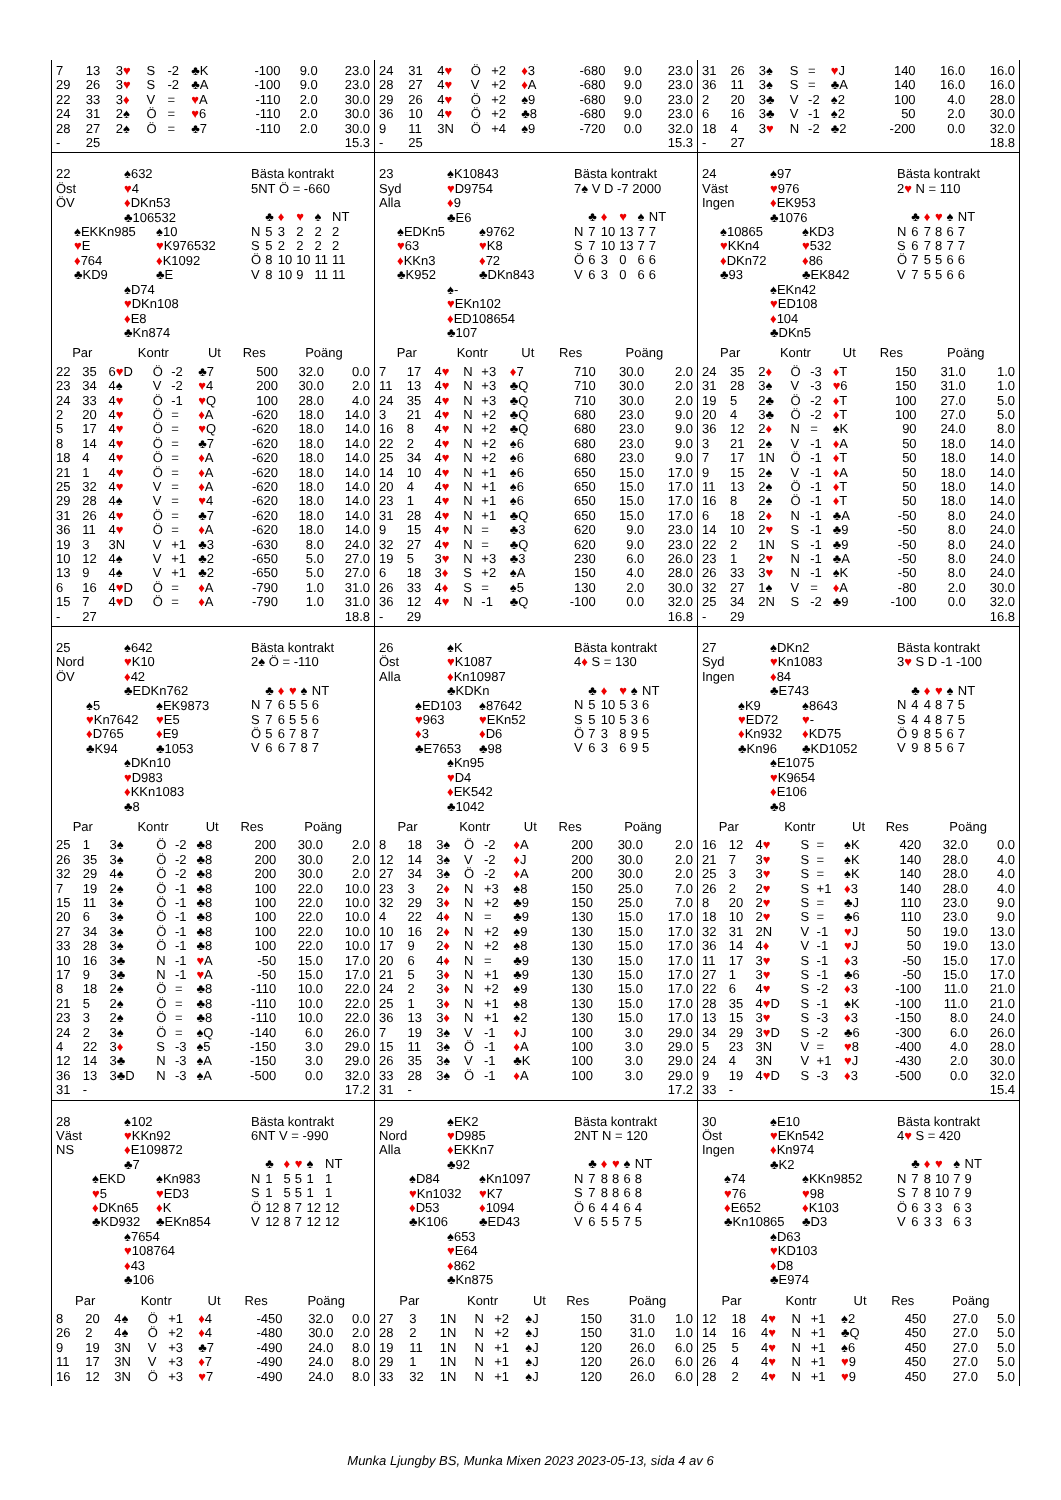| 7 | 13 | 3 ♥ | S | -2 | ♣K | -100 | 9.0 | 23.0 |
| 29 | 26 | 3 ♥ | S | -2 | ♣A | -100 | 9.0 | 23.0 |
| 22 | 33 | 3 ♦ | V | = | ♥ A | -110 | 2.0 | 30.0 |
| 24 | 31 | 2♠ | Ö | = | ♥ 6 | -110 | 2.0 | 30.0 |
| 28 | 27 | 2♠ | Ö | = | ♣7 | -110 | 2.0 | 30.0 |
| - | 25 | | | | | | | 15.3 |
| 24 | 31 | 4 ♥ | Ö | +2 | ♦ 3 | -680 | 9.0 | 23.0 |
| 28 | 27 | 4 ♥ | V | +2 | ♦ A | -680 | 9.0 | 23.0 |
| 29 | 26 | 4 ♥ | Ö | +2 | ♠9 | -680 | 9.0 | 23.0 |
| 36 | 10 | 4 ♥ | Ö | +2 | ♣8 | -680 | 9.0 | 23.0 |
| 9 | 11 | 3N | Ö | +4 | ♠9 | -720 | 0.0 | 32.0 |
| - | 25 | | | | | | | 15.3 |
| 31 | 26 | 3♠ | S | = | ♥ J | 140 | 16.0 | 16.0 |
| 36 | 11 | 3♠ | S | = | ♣A | 140 | 16.0 | 16.0 |
| 2 | 20 | 3♣ | V | -2 | ♠2 | 100 | 4.0 | 28.0 |
| 6 | 16 | 3♣ | V | -1 | ♠2 | 50 | 2.0 | 30.0 |
| 18 | 4 | 3 ♥ | N | -2 | ♣2 | -200 | 0.0 | 32.0 |
| - | 27 | | | | | | | 18.8 |
22
Öst
ÖV
♠632
♥4
♦DKn53
♣106532
♠EKKn985
♥E
♦764
♣KD9
♠10
♥K976532
♦K1092
♣E
♠D74
♥DKn108
♦E8
♣Kn874
Bästa kontrakt
5NT Ö = -660
| | ♣ | ♦ | ♥ | ♠ | NT |
| N | 5 | 3 | 2 | 2 | 2 |
| S | 5 | 2 | 2 | 2 | 2 |
| Ö | 8 | 10 | 10 | 11 | 11 |
| V | 8 | 10 | 9 | 11 | 11 |
| Par | | Kontr | | | Ut | Res | Poäng | |
| --- | --- | --- | --- | --- | --- | --- | --- | --- |
| 22 | 35 | 6 ♥ D | Ö | -2 | ♣7 | 500 | 32.0 | 0.0 |
| 23 | 34 | 4♠ | V | -2 | ♥ 4 | 200 | 30.0 | 2.0 |
| 24 | 33 | 4 ♥ | Ö | -1 | ♥ Q | 100 | 28.0 | 4.0 |
| 2 | 20 | 4 ♥ | Ö | = | ♦ A | -620 | 18.0 | 14.0 |
| 5 | 17 | 4 ♥ | Ö | = | ♥ Q | -620 | 18.0 | 14.0 |
| 8 | 14 | 4 ♥ | Ö | = | ♣7 | -620 | 18.0 | 14.0 |
| 18 | 4 | 4 ♥ | Ö | = | ♦ A | -620 | 18.0 | 14.0 |
| 21 | 1 | 4 ♥ | Ö | = | ♦ A | -620 | 18.0 | 14.0 |
| 25 | 32 | 4 ♥ | V | = | ♦ A | -620 | 18.0 | 14.0 |
| 29 | 28 | 4♠ | V | = | ♥ 4 | -620 | 18.0 | 14.0 |
| 31 | 26 | 4 ♥ | Ö | = | ♣7 | -620 | 18.0 | 14.0 |
| 36 | 11 | 4 ♥ | Ö | = | ♦ A | -620 | 18.0 | 14.0 |
| 19 | 3 | 3N | V | +1 | ♣3 | -630 | 8.0 | 24.0 |
| 10 | 12 | 4♠ | V | +1 | ♣2 | -650 | 5.0 | 27.0 |
| 13 | 9 | 4♠ | V | +1 | ♣2 | -650 | 5.0 | 27.0 |
| 6 | 16 | 4 ♥ D | Ö | = | ♦ A | -790 | 1.0 | 31.0 |
| 15 | 7 | 4 ♥ D | Ö | = | ♦ A | -790 | 1.0 | 31.0 |
| - | 27 | | | | | | | 18.8 |
23
Syd
Alla
♠K10843
♥D9754
♦9
♣E6
♠EDKn5
♥63
♦KKn3
♣K952
♠9762
♥K8
♦72
♣DKn843
♠-
♥EKn102
♦ED108654
♣107
Bästa kontrakt
7♠ V D -7 2000
| | ♣ | ♦ | ♥ | ♠ | NT |
| N | 7 | 10 | 13 | 7 | 7 |
| S | 7 | 10 | 13 | 7 | 7 |
| Ö | 6 | 3 | 0 | 6 | 6 |
| V | 6 | 3 | 0 | 6 | 6 |
| Par | | Kontr | | | Ut | Res | Poäng | |
| --- | --- | --- | --- | --- | --- | --- | --- | --- |
| 7 | 17 | 4 ♥ | N | +3 | ♦ 7 | 710 | 30.0 | 2.0 |
| 11 | 13 | 4 ♥ | N | +3 | ♣Q | 710 | 30.0 | 2.0 |
| 24 | 35 | 4 ♥ | N | +3 | ♣Q | 710 | 30.0 | 2.0 |
| 3 | 21 | 4 ♥ | N | +2 | ♣Q | 680 | 23.0 | 9.0 |
| 16 | 8 | 4 ♥ | N | +2 | ♣Q | 680 | 23.0 | 9.0 |
| 22 | 2 | 4 ♥ | N | +2 | ♠6 | 680 | 23.0 | 9.0 |
| 25 | 34 | 4 ♥ | N | +2 | ♠6 | 680 | 23.0 | 9.0 |
| 14 | 10 | 4 ♥ | N | +1 | ♠6 | 650 | 15.0 | 17.0 |
| 20 | 4 | 4 ♥ | N | +1 | ♠6 | 650 | 15.0 | 17.0 |
| 23 | 1 | 4 ♥ | N | +1 | ♠6 | 650 | 15.0 | 17.0 |
| 31 | 28 | 4 ♥ | N | +1 | ♣Q | 650 | 15.0 | 17.0 |
| 9 | 15 | 4 ♥ | N | = | ♣3 | 620 | 9.0 | 23.0 |
| 32 | 27 | 4 ♥ | N | = | ♣Q | 620 | 9.0 | 23.0 |
| 19 | 5 | 3 ♥ | N | +3 | ♣3 | 230 | 6.0 | 26.0 |
| 6 | 18 | 3 ♦ | S | +2 | ♠A | 150 | 4.0 | 28.0 |
| 26 | 33 | 4 ♦ | S | = | ♠5 | 130 | 2.0 | 30.0 |
| 36 | 12 | 4 ♥ | N | -1 | ♣Q | -100 | 0.0 | 32.0 |
| - | 29 | | | | | | | 16.8 |
24
Väst
Ingen
♠97
♥976
♦EK953
♣1076
♠10865
♥KKn4
♦DKn72
♣93
♠KD3
♥532
♦86
♣EK842
♠EKn42
♥ED108
♦104
♣DKn5
Bästa kontrakt
2♥ N = 110
| | ♣ | ♦ | ♥ | ♠ | NT |
| N | 6 | 7 | 8 | 6 | 7 |
| S | 6 | 7 | 8 | 7 | 7 |
| Ö | 7 | 5 | 5 | 6 | 6 |
| V | 7 | 5 | 5 | 6 | 6 |
| Par | | Kontr | | | Ut | Res | Poäng | |
| --- | --- | --- | --- | --- | --- | --- | --- | --- |
| 24 | 35 | 2 ♦ | Ö | -3 | ♦ T | 150 | 31.0 | 1.0 |
| 31 | 28 | 3♠ | V | -3 | ♥ 6 | 150 | 31.0 | 1.0 |
| 19 | 5 | 2♣ | Ö | -2 | ♦ T | 100 | 27.0 | 5.0 |
| 20 | 4 | 3♣ | Ö | -2 | ♦ T | 100 | 27.0 | 5.0 |
| 36 | 12 | 2 ♦ | N | = | ♠K | 90 | 24.0 | 8.0 |
| 3 | 21 | 2♠ | V | -1 | ♦ A | 50 | 18.0 | 14.0 |
| 7 | 17 | 1N | Ö | -1 | ♦ T | 50 | 18.0 | 14.0 |
| 9 | 15 | 2♠ | V | -1 | ♦ A | 50 | 18.0 | 14.0 |
| 11 | 13 | 2♠ | Ö | -1 | ♦ T | 50 | 18.0 | 14.0 |
| 16 | 8 | 2♠ | Ö | -1 | ♦ T | 50 | 18.0 | 14.0 |
| 6 | 18 | 2 ♦ | N | -1 | ♣A | -50 | 8.0 | 24.0 |
| 14 | 10 | 2 ♥ | S | -1 | ♣9 | -50 | 8.0 | 24.0 |
| 22 | 2 | 1N | S | -1 | ♣9 | -50 | 8.0 | 24.0 |
| 23 | 1 | 2 ♥ | N | -1 | ♣A | -50 | 8.0 | 24.0 |
| 26 | 33 | 3 ♥ | N | -1 | ♠K | -50 | 8.0 | 24.0 |
| 32 | 27 | 1♠ | V | = | ♦ A | -80 | 2.0 | 30.0 |
| 25 | 34 | 2N | S | -2 | ♣9 | -100 | 0.0 | 32.0 |
| - | 29 | | | | | | | 16.8 |
25
Nord
ÖV
♠642
♥K10
♦42
♣EDKn762
♠5
♥Kn7642
♦D765
♣K94
♠EK9873
♥E5
♦E9
♣1053
♠DKn10
♥D983
♦KKn1083
♣8
Bästa kontrakt
2♠ Ö = -110
| | ♣ | ♦ | ♥ | ♠ | NT |
| N | 7 | 6 | 5 | 5 | 6 |
| S | 7 | 6 | 5 | 5 | 6 |
| Ö | 5 | 6 | 7 | 8 | 7 |
| V | 6 | 6 | 7 | 8 | 7 |
| Par | | Kontr | | | Ut | Res | Poäng | |
| --- | --- | --- | --- | --- | --- | --- | --- | --- |
| 25 | 1 | 3♠ | Ö | -2 | ♣8 | 200 | 30.0 | 2.0 |
| 26 | 35 | 3♠ | Ö | -2 | ♣8 | 200 | 30.0 | 2.0 |
| 32 | 29 | 4♠ | Ö | -2 | ♣8 | 200 | 30.0 | 2.0 |
| 7 | 19 | 2♠ | Ö | -1 | ♣8 | 100 | 22.0 | 10.0 |
| 15 | 11 | 3♠ | Ö | -1 | ♣8 | 100 | 22.0 | 10.0 |
| 20 | 6 | 3♠ | Ö | -1 | ♣8 | 100 | 22.0 | 10.0 |
| 27 | 34 | 3♠ | Ö | -1 | ♣8 | 100 | 22.0 | 10.0 |
| 33 | 28 | 3♠ | Ö | -1 | ♣8 | 100 | 22.0 | 10.0 |
| 10 | 16 | 3♣ | N | -1 | ♥ A | -50 | 15.0 | 17.0 |
| 17 | 9 | 3♣ | N | -1 | ♥ A | -50 | 15.0 | 17.0 |
| 8 | 18 | 2♠ | Ö | = | ♣8 | -110 | 10.0 | 22.0 |
| 21 | 5 | 2♠ | Ö | = | ♣8 | -110 | 10.0 | 22.0 |
| 23 | 3 | 2♠ | Ö | = | ♣8 | -110 | 10.0 | 22.0 |
| 24 | 2 | 3♠ | Ö | = | ♠Q | -140 | 6.0 | 26.0 |
| 4 | 22 | 3 ♦ | S | -3 | ♠5 | -150 | 3.0 | 29.0 |
| 12 | 14 | 3♣ | N | -3 | ♠A | -150 | 3.0 | 29.0 |
| 36 | 13 | 3♣D | N | -3 | ♠A | -500 | 0.0 | 32.0 |
| 31 | - | | | | | | | 17.2 |
26
Öst
Alla
♠K
♥K1087
♦Kn10987
♣KDKn
♠ED103
♥963
♦3
♣E7653
♠87642
♥EKn52
♦D6
♣98
♠Kn95
♥D4
♦EK542
♣1042
Bästa kontrakt
4♦ S = 130
| | ♣ | ♦ | ♥ | ♠ | NT |
| N | 5 | 10 | 5 | 3 | 6 |
| S | 5 | 10 | 5 | 3 | 6 |
| Ö | 7 | 3 | 8 | 9 | 5 |
| V | 6 | 3 | 6 | 9 | 5 |
| Par | | Kontr | | | Ut | Res | Poäng | |
| --- | --- | --- | --- | --- | --- | --- | --- | --- |
| 8 | 18 | 3♠ | Ö | -2 | ♦ A | 200 | 30.0 | 2.0 |
| 12 | 14 | 3♠ | V | -2 | ♦ J | 200 | 30.0 | 2.0 |
| 27 | 34 | 3♠ | Ö | -2 | ♦ A | 200 | 30.0 | 2.0 |
| 23 | 3 | 2 ♦ | N | +3 | ♠8 | 150 | 25.0 | 7.0 |
| 32 | 29 | 3 ♦ | N | +2 | ♣9 | 150 | 25.0 | 7.0 |
| 4 | 22 | 4 ♦ | N | = | ♣9 | 130 | 15.0 | 17.0 |
| 10 | 16 | 2 ♦ | N | +2 | ♠9 | 130 | 15.0 | 17.0 |
| 17 | 9 | 2 ♦ | N | +2 | ♠8 | 130 | 15.0 | 17.0 |
| 20 | 6 | 4 ♦ | N | = | ♣9 | 130 | 15.0 | 17.0 |
| 21 | 5 | 3 ♦ | N | +1 | ♣9 | 130 | 15.0 | 17.0 |
| 24 | 2 | 3 ♦ | N | +2 | ♠9 | 130 | 15.0 | 17.0 |
| 25 | 1 | 3 ♦ | N | +1 | ♠8 | 130 | 15.0 | 17.0 |
| 36 | 13 | 3 ♦ | N | +1 | ♠2 | 130 | 15.0 | 17.0 |
| 7 | 19 | 3♠ | V | -1 | ♦ J | 100 | 3.0 | 29.0 |
| 15 | 11 | 3♠ | Ö | -1 | ♦ A | 100 | 3.0 | 29.0 |
| 26 | 35 | 3♠ | V | -1 | ♣K | 100 | 3.0 | 29.0 |
| 33 | 28 | 3♠ | Ö | -1 | ♦ A | 100 | 3.0 | 29.0 |
| 31 | - | | | | | | | 17.2 |
27
Syd
Ingen
♠DKn2
♥Kn1083
♦84
♣E743
♠K9
♥ED72
♦Kn932
♣Kn96
♠8643
♥-
♦KD75
♣KD1052
♠E1075
♥K9654
♦E106
♣8
Bästa kontrakt
3♥ S D -1 -100
| | ♣ | ♦ | ♥ | ♠ | NT |
| N | 4 | 4 | 8 | 7 | 5 |
| S | 4 | 4 | 8 | 7 | 5 |
| Ö | 9 | 8 | 5 | 6 | 7 |
| V | 9 | 8 | 5 | 6 | 7 |
| Par | | Kontr | | | Ut | Res | Poäng | |
| --- | --- | --- | --- | --- | --- | --- | --- | --- |
| 16 | 12 | 4 ♥ | S | = | ♠K | 420 | 32.0 | 0.0 |
| 21 | 7 | 3 ♥ | S | = | ♠K | 140 | 28.0 | 4.0 |
| 25 | 3 | 3 ♥ | S | = | ♠K | 140 | 28.0 | 4.0 |
| 26 | 2 | 2 ♥ | S | +1 | ♦ 3 | 140 | 28.0 | 4.0 |
| 8 | 20 | 2 ♥ | S | = | ♣J | 110 | 23.0 | 9.0 |
| 18 | 10 | 2 ♥ | S | = | ♣6 | 110 | 23.0 | 9.0 |
| 32 | 31 | 2N | V | -1 | ♥ J | 50 | 19.0 | 13.0 |
| 36 | 14 | 4 ♦ | V | -1 | ♥ J | 50 | 19.0 | 13.0 |
| 11 | 17 | 3 ♥ | S | -1 | ♦ 3 | -50 | 15.0 | 17.0 |
| 27 | 1 | 3 ♥ | S | -1 | ♣6 | -50 | 15.0 | 17.0 |
| 22 | 6 | 4 ♥ | S | -2 | ♦ 3 | -100 | 11.0 | 21.0 |
| 28 | 35 | 4 ♥ D | S | -1 | ♠K | -100 | 11.0 | 21.0 |
| 13 | 15 | 3 ♥ | S | -3 | ♦ 3 | -150 | 8.0 | 24.0 |
| 34 | 29 | 3 ♥ D | S | -2 | ♣6 | -300 | 6.0 | 26.0 |
| 5 | 23 | 3N | V | = | ♥ 8 | -400 | 4.0 | 28.0 |
| 24 | 4 | 3N | V | +1 | ♥ J | -430 | 2.0 | 30.0 |
| 9 | 19 | 4 ♥ D | S | -3 | ♦ 3 | -500 | 0.0 | 32.0 |
| 33 | - | | | | | | | 15.4 |
28
Väst
NS
♠102
♥KKn92
♦E109872
♣7
♠EKD
♥5
♦DKn65
♣KD932
♠Kn983
♥ED3
♦K
♣EKn854
♠7654
♥108764
♦43
♣106
Bästa kontrakt
6NT V = -990
| | ♣ | ♦ | ♥ | ♠ | NT |
| N | 1 | 5 | 5 | 1 | 1 |
| S | 1 | 5 | 5 | 1 | 1 |
| Ö | 12 | 8 | 7 | 12 | 12 |
| V | 12 | 8 | 7 | 12 | 12 |
| Par | | Kontr | | | Ut | Res | Poäng | |
| --- | --- | --- | --- | --- | --- | --- | --- | --- |
| 8 | 20 | 4♠ | Ö | +1 | ♦ 4 | -450 | 32.0 | 0.0 |
| 26 | 2 | 4♠ | Ö | +2 | ♦ 4 | -480 | 30.0 | 2.0 |
| 9 | 19 | 3N | V | +3 | ♣7 | -490 | 24.0 | 8.0 |
| 11 | 17 | 3N | V | +3 | ♦ 7 | -490 | 24.0 | 8.0 |
| 16 | 12 | 3N | Ö | +3 | ♥ 7 | -490 | 24.0 | 8.0 |
29
Nord
Alla
♠EK2
♥D985
♦EKKn7
♣92
♠D84
♥Kn1032
♦D53
♣K106
♠Kn1097
♥K7
♦1094
♣ED43
♠653
♥E64
♦862
♣Kn875
Bästa kontrakt
2NT N = 120
| | ♣ | ♦ | ♥ | ♠ | NT |
| N | 7 | 8 | 8 | 6 | 8 |
| S | 7 | 8 | 8 | 6 | 8 |
| Ö | 6 | 4 | 4 | 6 | 4 |
| V | 6 | 5 | 5 | 7 | 5 |
| Par | | Kontr | | | Ut | Res | Poäng | |
| --- | --- | --- | --- | --- | --- | --- | --- | --- |
| 27 | 3 | 1N | N | +2 | ♠J | 150 | 31.0 | 1.0 |
| 28 | 2 | 1N | N | +2 | ♠J | 150 | 31.0 | 1.0 |
| 19 | 11 | 1N | N | +1 | ♠J | 120 | 26.0 | 6.0 |
| 29 | 1 | 1N | N | +1 | ♠J | 120 | 26.0 | 6.0 |
| 33 | 32 | 1N | N | +1 | ♠J | 120 | 26.0 | 6.0 |
30
Öst
Ingen
♠E10
♥EKn542
♦Kn974
♣K2
♠74
♥76
♦E652
♣Kn10865
♠KKn9852
♥98
♦K103
♣D3
♠D63
♥KD103
♦D8
♣E974
Bästa kontrakt
4♥ S = 420
| | ♣ | ♦ | ♥ | ♠ | NT |
| N | 7 | 8 | 10 | 7 | 9 |
| S | 7 | 8 | 10 | 7 | 9 |
| Ö | 6 | 3 | 3 | 6 | 3 |
| V | 6 | 3 | 3 | 6 | 3 |
| Par | | Kontr | | | Ut | Res | Poäng | |
| --- | --- | --- | --- | --- | --- | --- | --- | --- |
| 12 | 18 | 4 ♥ | N | +1 | ♠2 | 450 | 27.0 | 5.0 |
| 14 | 16 | 4 ♥ | N | +1 | ♣Q | 450 | 27.0 | 5.0 |
| 25 | 5 | 4 ♥ | N | +1 | ♠6 | 450 | 27.0 | 5.0 |
| 26 | 4 | 4 ♥ | N | +1 | ♥ 9 | 450 | 27.0 | 5.0 |
| 28 | 2 | 4 ♥ | N | +1 | ♥ 9 | 450 | 27.0 | 5.0 |
Munka Ljungby BS, Munka Mixen 2023 2023-05-13, sida 4 av 6